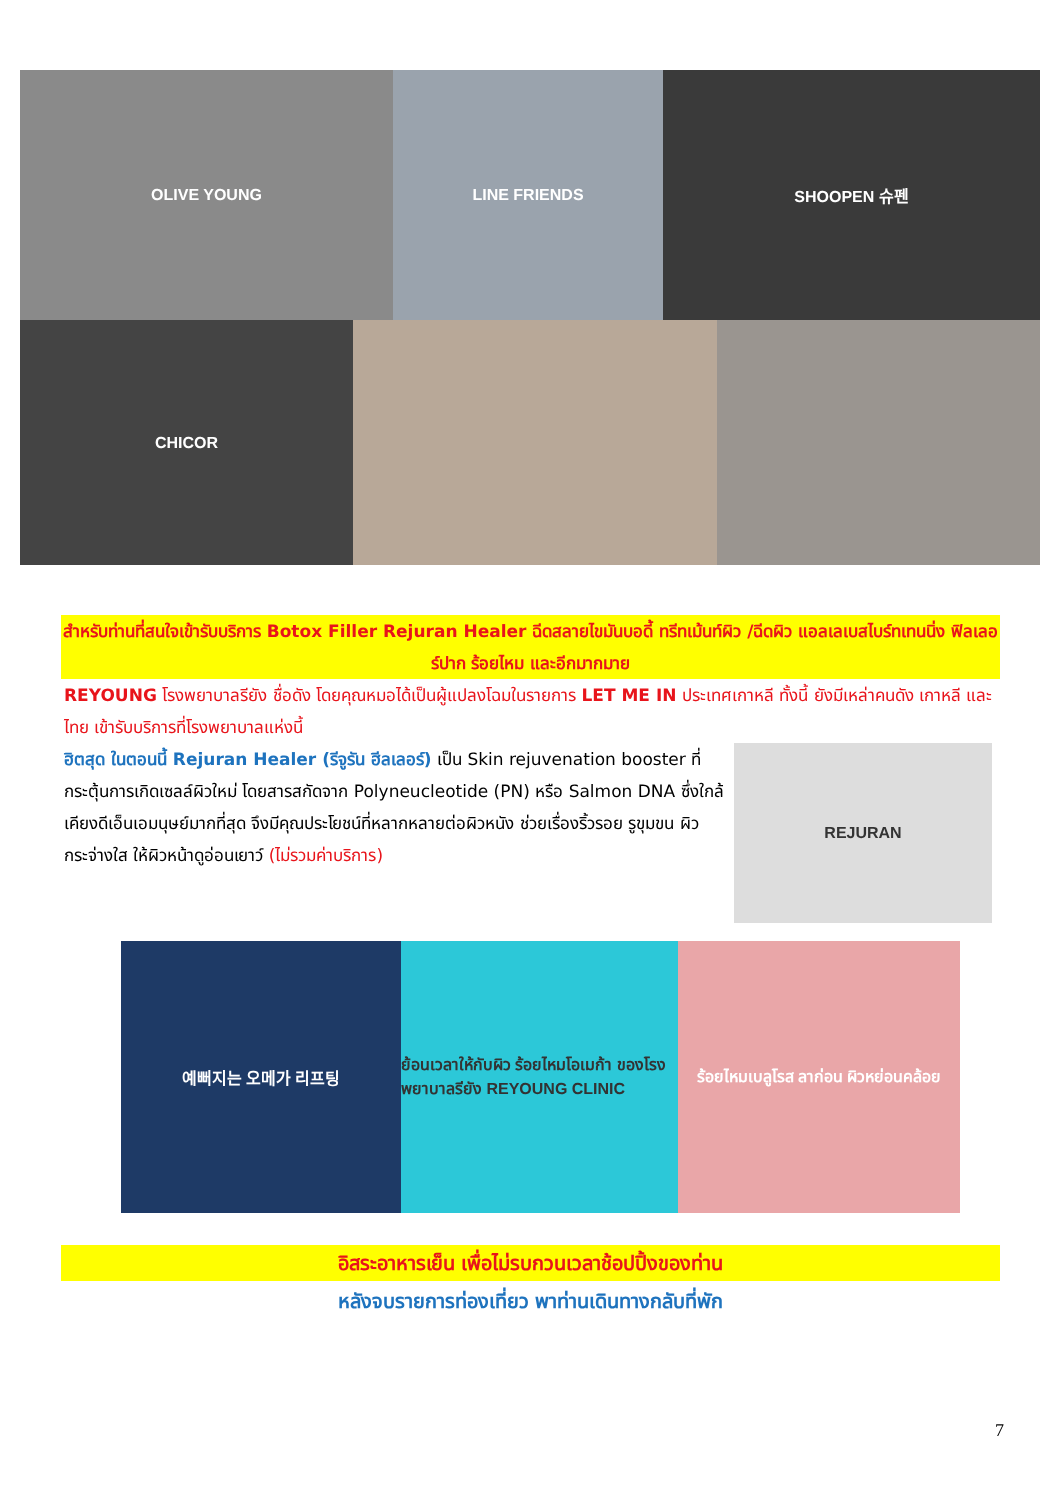OLIVE YOUNG LINE FRIENDS SHOOPEN 슈펜
CHICOR
สำหรับท่านที่สนใจเข้ารับบริการ Botox Filler Rejuran Healer ฉีดสลายไขมันบอดี้ ทรีทเม้นท์ผิว /ฉีดผิว แอลเลเบสไบร์ทเทนนิ่ง ฟิลเลอร์ปาก ร้อยไหม และอีกมากมาย
REYOUNG โรงพยาบาลรียัง ชื่อดัง โดยคุณหมอได้เป็นผู้แปลงโฉมในรายการ LET ME IN ประเทศเกาหลี ทั้งนี้ ยังมีเหล่าคนดัง เกาหลี และไทย เข้ารับบริการที่โรงพยาบาลแห่งนี้
ฮิตสุด ในตอนนี้ Rejuran Healer (รีจูรัน ฮีลเลอร์) เป็น Skin rejuvenation booster ที่กระตุ้นการเกิดเซลล์ผิวใหม่ โดยสารสกัดจาก Polyneucleotide (PN) หรือ Salmon DNA ซึ่งใกล้เคียงดีเอ็นเอมนุษย์มากที่สุด จึงมีคุณประโยชน์ที่หลากหลายต่อผิวหนัง ช่วยเรื่องริ้วรอย รูขุมขน ผิวกระจ่างใส ให้ผิวหน้าดูอ่อนเยาว์ (ไม่รวมค่าบริการ)
REJURAN
예뻐지는 오메가 리프팅 ย้อนเวลาให้กับผิว ร้อยไหมโอเมก้า ของโรงพยาบาลรียัง REYOUNG CLINIC
ร้อยไหมเบลูโรส ลาก่อน ผิวหย่อนคล้อย
อิสระอาหารเย็น เพื่อไม่รบกวนเวลาช้อปปิ้งของท่าน
หลังจบรายการท่องเที่ยว พาท่านเดินทางกลับที่พัก
7